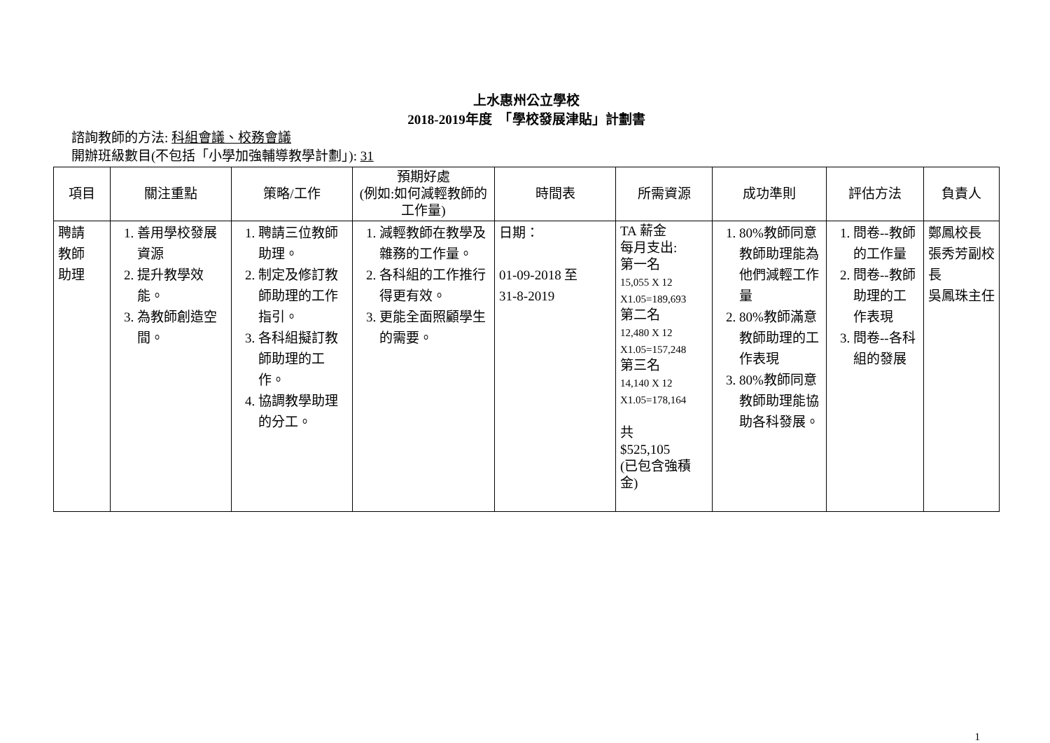上水惠州公立學校
2018-2019年度　「學校發展津貼」計劃書
諮詢教師的方法: 科組會議、校務會議
開辦班級數目(不包括「小學加強輔導教學計劃」): 31
| 項目 | 關注重點 | 策略/工作 | 預期好處 (例如:如何減輕教師的工作量) | 時間表 | 所需資源 | 成功準則 | 評估方法 | 負責人 |
| --- | --- | --- | --- | --- | --- | --- | --- | --- |
| 聘請 教師 助理 | 1. 善用學校發展資源 2. 提升教學效能。 3. 為教師創造空間。 | 1. 聘請三位教師助理。 2. 制定及修訂教師助理的工作指引。 3. 各科組擬訂教師助理的工作。 4. 協調教學助理的分工。 | 1. 減輕教師在教學及雜務的工作量。 2. 各科組的工作推行得更有效。 3. 更能全面照顧學生的需要。 | 日期： 01-09-2018 至 31-8-2019 | TA 薪金 每月支出: 第一名 15,055 X 12 X1.05=189,693 第二名 12,480 X 12 X1.05=157,248 第三名 14,140 X 12 X1.05=178,164 共 $525,105 (已包含強積金) | 1. 80%教師同意教師助理能為他們減輕工作量 2. 80%教師滿意教師助理的工作表現 3. 80%教師同意教師助理能協助各科發展。 | 1. 問卷--教師的工作量 2. 問卷--教師助理的工作表現 3. 問卷--各科組的發展 | 鄭鳳校長 張秀芳副校長 吳鳳珠主任 |
1